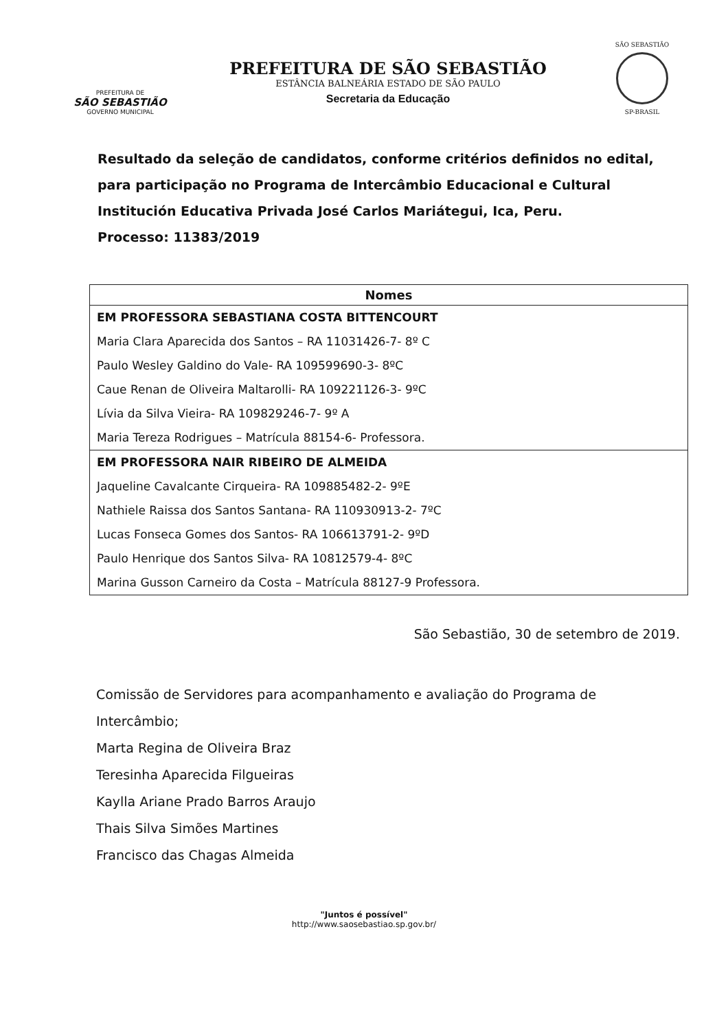PREFEITURA DE
SÃO SEBASTIÃO
GOVERNO MUNICIPAL
PREFEITURA DE SÃO SEBASTIÃO
ESTÂNCIA BALNEÁRIA ESTADO DE SÃO PAULO
Secretaria da Educação
SÃO SEBASTIÃO
SP-BRASIL
Resultado da seleção de candidatos, conforme critérios definidos no edital, para participação no Programa de Intercâmbio Educacional e Cultural Institución Educativa Privada José Carlos Mariátegui, Ica, Peru.
Processo: 11383/2019
| Nomes |
| --- |
| EM PROFESSORA SEBASTIANA COSTA BITTENCOURT |
| Maria Clara Aparecida dos Santos – RA 11031426-7- 8º C |
| Paulo Wesley Galdino do Vale- RA 109599690-3- 8ºC |
| Caue Renan de Oliveira Maltarolli- RA 109221126-3- 9ºC |
| Lívia da Silva Vieira- RA 109829246-7- 9º A |
| Maria Tereza Rodrigues – Matrícula 88154-6- Professora. |
| EM PROFESSORA NAIR RIBEIRO DE ALMEIDA |
| Jaqueline Cavalcante Cirqueira- RA 109885482-2- 9ºE |
| Nathiele Raissa dos Santos Santana- RA 110930913-2- 7ºC |
| Lucas Fonseca Gomes dos Santos- RA 106613791-2- 9ºD |
| Paulo Henrique dos Santos Silva- RA 10812579-4- 8ºC |
| Marina Gusson Carneiro da Costa – Matrícula 88127-9 Professora. |
São Sebastião, 30 de setembro de 2019.
Comissão de Servidores para acompanhamento e avaliação do Programa de Intercâmbio;
Marta Regina de Oliveira Braz
Teresinha Aparecida Filgueiras
Kaylla Ariane Prado Barros Araujo
Thais Silva Simões Martines
Francisco das Chagas Almeida
"Juntos é possível"
http://www.saosebastiao.sp.gov.br/